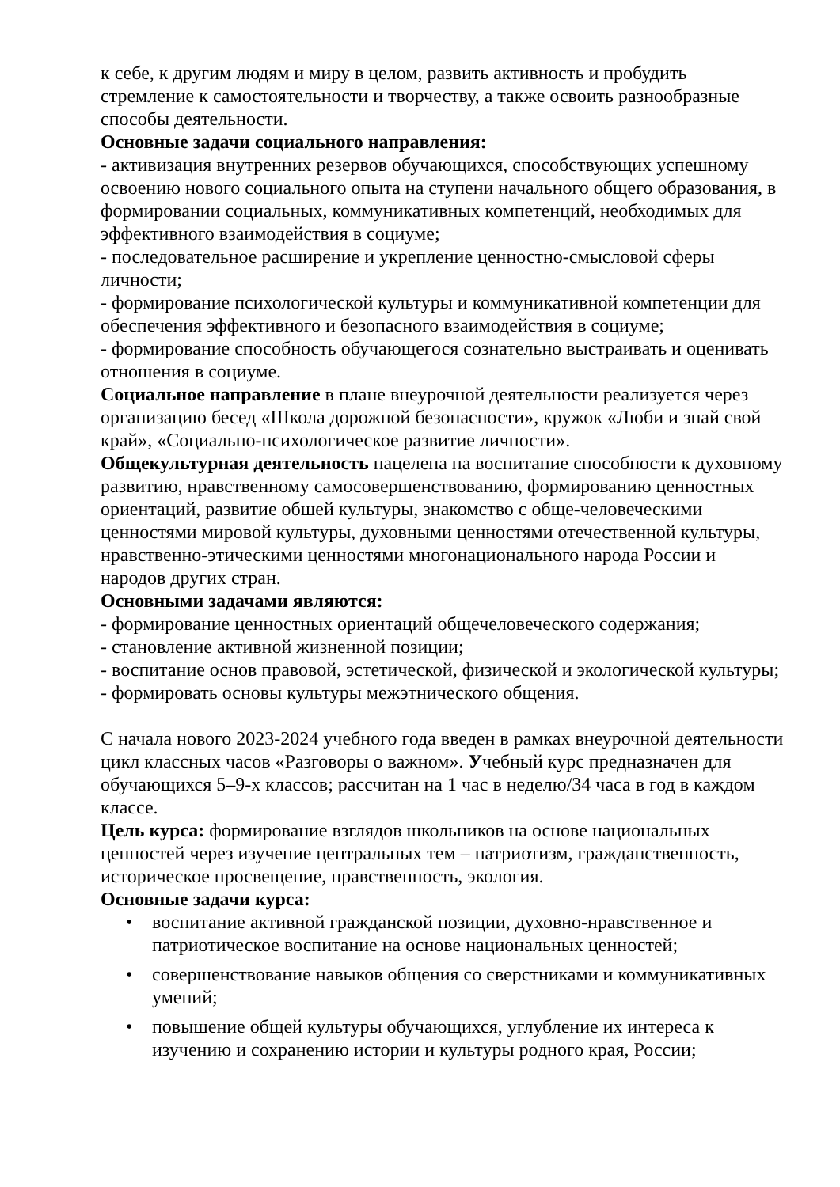к себе, к другим людям и миру в целом, развить активность и пробудить стремление к самостоятельности и творчеству, а также освоить разнообразные способы деятельности.
Основные задачи социального направления:
- активизация внутренних резервов обучающихся, способствующих успешному освоению нового социального опыта на ступени начального общего образования, в формировании социальных, коммуникативных компетенций, необходимых для эффективного взаимодействия в социуме;
- последовательное расширение и укрепление ценностно-смысловой сферы личности;
- формирование психологической культуры и коммуникативной компетенции для обеспечения эффективного и безопасного взаимодействия в социуме;
- формирование способность обучающегося сознательно выстраивать и оценивать отношения в социуме.
Социальное направление в плане внеурочной деятельности реализуется через организацию бесед «Школа дорожной безопасности», кружок «Люби и знай свой край», «Социально-психологическое развитие личности».
Общекультурная деятельность нацелена на воспитание способности к духовному развитию, нравственному самосовершенствованию, формированию ценностных ориентаций, развитие обшей культуры, знакомство с обще-человеческими ценностями мировой культуры, духовными ценностями отечественной культуры, нравственно-этическими ценностями многонационального народа России и народов других стран.
Основными задачами являются:
- формирование ценностных ориентаций общечеловеческого содержания;
- становление активной жизненной позиции;
- воспитание основ правовой, эстетической, физической и экологической культуры;
- формировать основы культуры межэтнического общения.
С начала нового 2023-2024 учебного года введен в рамках внеурочной деятельности цикл классных часов «Разговоры о важном». Учебный курс предназначен для обучающихся 5–9-х классов; рассчитан на 1 час в неделю/34 часа в год в каждом классе.
Цель курса: формирование взглядов школьников на основе национальных ценностей через изучение центральных тем – патриотизм, гражданственность, историческое просвещение, нравственность, экология.
Основные задачи курса:
• воспитание активной гражданской позиции, духовно-нравственное и патриотическое воспитание на основе национальных ценностей;
• совершенствование навыков общения со сверстниками и коммуникативных умений;
• повышение общей культуры обучающихся, углубление их интереса к изучению и сохранению истории и культуры родного края, России;